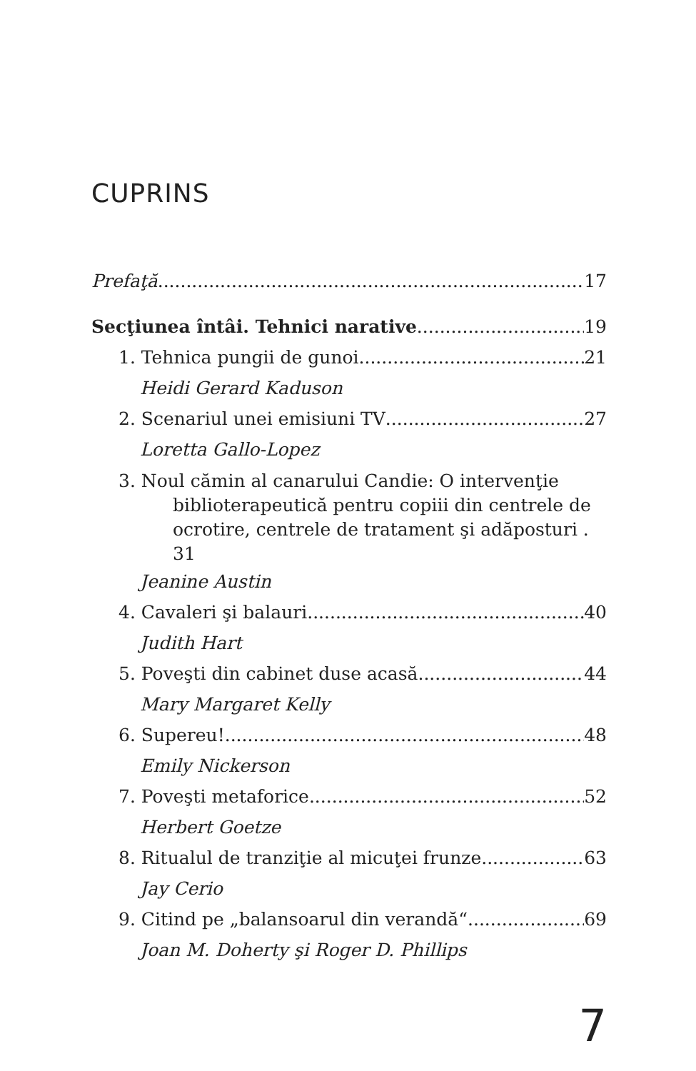CUPRINS
Prefaţă 17
Secţiunea întâi. Tehnici narative 19
1. Tehnica pungii de gunoi 21
Heidi Gerard Kaduson
2. Scenariul unei emisiuni TV 27
Loretta Gallo-Lopez
3. Noul cămin al canarului Candie: O intervenţie
biblioterapeutică pentru copiii din centrele de
ocrotire, centrele de tratament şi adăposturi . 31
Jeanine Austin
4. Cavaleri şi balauri 40
Judith Hart
5. Poveşti din cabinet duse acasă 44
Mary Margaret Kelly
6. Supereu! 48
Emily Nickerson
7. Poveşti metaforice 52
Herbert Goetze
8. Ritualul de tranziţie al micuţei frunze 63
Jay Cerio
9. Citind pe „balansoarul din verandă“ 69
Joan M. Doherty şi Roger D. Phillips
7